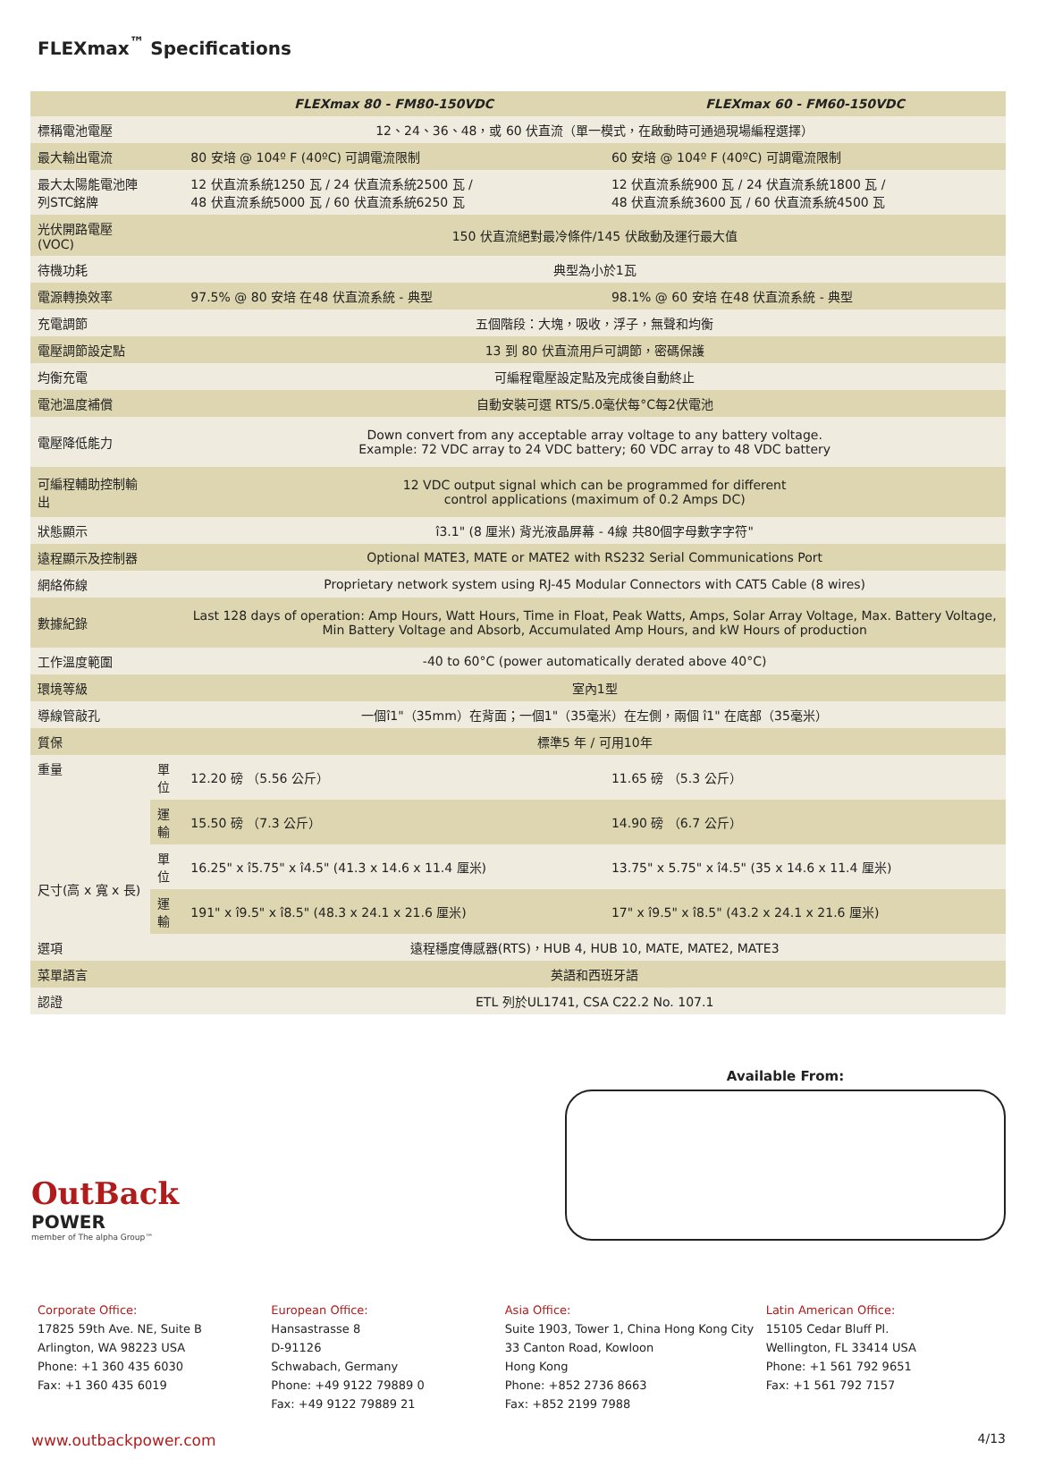FLEXmax<sup>™</sup> Specifications
| | | FLEXmax 80 - FM80-150VDC | FLEXmax 60 - FM60-150VDC |
| --- | --- | --- | --- |
| 標稱電池電壓 | | 12、24、36、48，或 60 伏直流（單一模式，在啟動時可通過現場編程選擇） | |
| 最大輸出電流 | | 80 安培 @ 104º F (40ºC) 可調電流限制 | 60 安培 @ 104º F (40ºC) 可調電流限制 |
| 最大太陽能電池陣列STC銘牌 | | 12 伏直流系統1250 瓦 / 24 伏直流系統2500 瓦 / 48 伏直流系統5000 瓦 / 60 伏直流系統6250 瓦 | 12 伏直流系統900 瓦 / 24 伏直流系統1800 瓦 / 48 伏直流系統3600 瓦 / 60 伏直流系統4500 瓦 |
| 光伏開路電壓(VOC) | | 150 伏直流絕對最冷條件/145 伏啟動及運行最大值 | |
| 待機功耗 | | 典型為小於1瓦 | |
| 電源轉換效率 | | 97.5% @ 80 安培 在48 伏直流系統 - 典型 | 98.1% @ 60 安培 在48 伏直流系統 - 典型 |
| 充電調節 | | 五個階段：大塊，吸收，浮子，無聲和均衡 | |
| 電壓調節設定點 | | 13 到 80 伏直流用戶可調節，密碼保護 | |
| 均衡充電 | | 可編程電壓設定點及完成後自動終止 | |
| 電池溫度補償 | | 自動安裝可選 RTS/5.0毫伏每°C每2伏電池 | |
| 電壓降低能力 | | Down convert from any acceptable array voltage to any battery voltage. Example: 72 VDC array to 24 VDC battery; 60 VDC array to 48 VDC battery | |
| 可編程輔助控制輸出 | | 12 VDC output signal which can be programmed for different control applications (maximum of 0.2 Amps DC) | |
| 狀態顯示 | | î3.1" (8 厘米) 背光液晶屏幕 - 4線 共80個字母數字字符" | |
| 遠程顯示及控制器 | | Optional MATE3, MATE or MATE2 with RS232 Serial Communications Port | |
| 網絡佈線 | | Proprietary network system using RJ-45 Modular Connectors with CAT5 Cable (8 wires) | |
| 數據紀錄 | | Last 128 days of operation: Amp Hours, Watt Hours, Time in Float, Peak Watts, Amps, Solar Array Voltage, Max. Battery Voltage, Min Battery Voltage and Absorb, Accumulated Amp Hours, and kW Hours of production | |
| 工作溫度範圍 | | -40 to 60°C (power automatically derated above 40°C) | |
| 環境等級 | | 室內1型 | |
| 導線管敲孔 | | 一個î1"（35mm）在背面；一個1"（35毫米）在左側，兩個 î1" 在底部（35毫米） | |
| 質保 | | 標準5 年 / 可用10年 | |
| 重量 | 單位 | 12.20 磅 （5.56 公斤） | 11.65 磅 （5.3 公斤） |
| | 運輸 | 15.50 磅 （7.3 公斤） | 14.90 磅 （6.7 公斤） |
| 尺寸(高 x 寬 x 長) | 單位 | 16.25" x î5.75" x î4.5" (41.3 x 14.6 x 11.4 厘米) | 13.75" x 5.75" x î4.5" (35 x 14.6 x 11.4 厘米) |
| | 運輸 | 191" x î9.5" x î8.5" (48.3 x 24.1 x 21.6 厘米) | 17" x î9.5" x î8.5" (43.2 x 24.1 x 21.6 厘米) |
| 選項 | | 遠程穩度傳感器(RTS)，HUB 4, HUB 10, MATE, MATE2, MATE3 | |
| 菜單語言 | | 英語和西班牙語 | |
| 認證 | | ETL 列於UL1741, CSA C22.2 No. 107.1 | |
OutBack
POWER
member of The alpha Group™
Available From:
Corporate Office:
17825 59th Ave. NE, Suite B
Arlington, WA 98223 USA
Phone: +1 360 435 6030
Fax: +1 360 435 6019
European Office:
Hansastrasse 8
D-91126
Schwabach, Germany
Phone: +49 9122 79889 0
Fax: +49 9122 79889 21
Asia Office:
Suite 1903, Tower 1, China Hong Kong City
33 Canton Road, Kowloon
Hong Kong
Phone: +852 2736 8663
Fax: +852 2199 7988
Latin American Office:
15105 Cedar Bluff Pl.
Wellington, FL 33414 USA
Phone: +1 561 792 9651
Fax: +1 561 792 7157
www.outbackpower.com 4/13